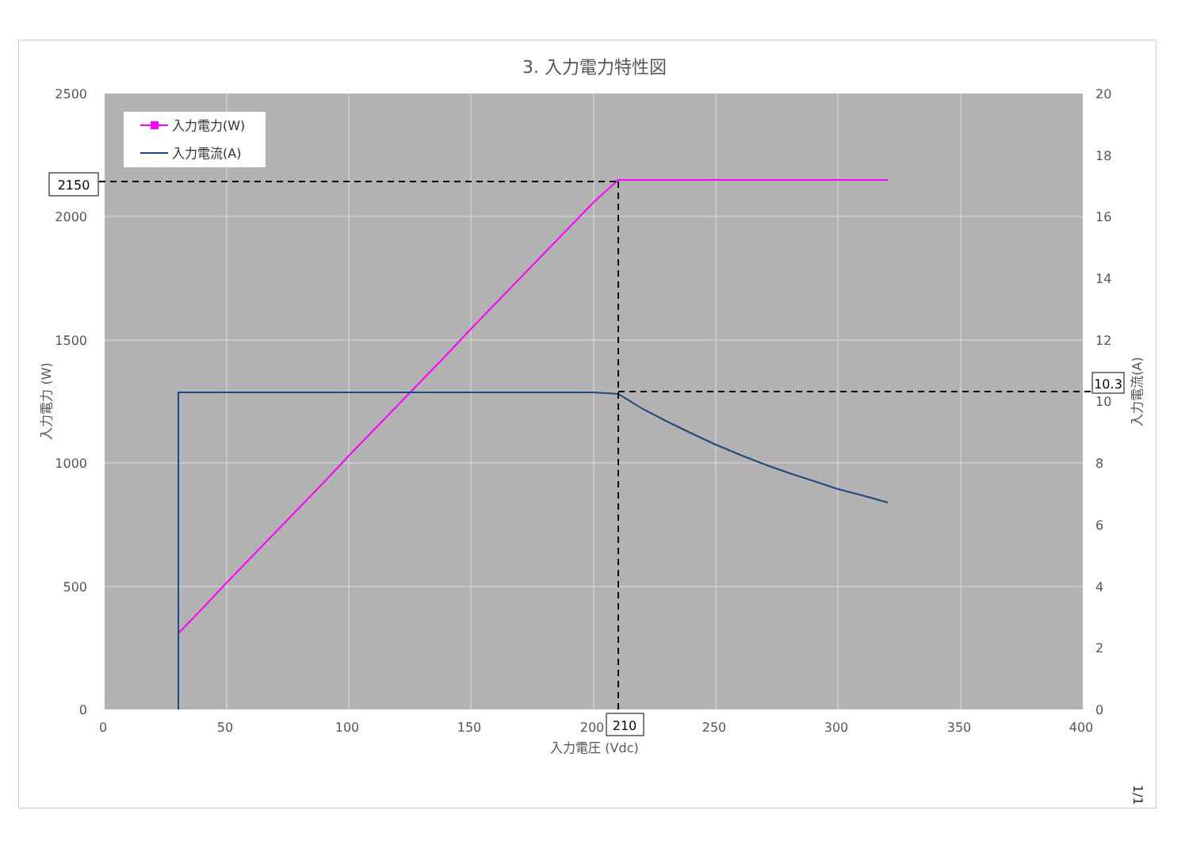3. 入力電力特性図
入力電力(W)
入力電流(A)
2500
2000
1500
1000
500
0
20
18
16
14
12
10
8
6
4
2
0
0
50
100
150
200
250
300
350
400
入力電圧 (Vdc)
入力電力 (W)
入力電流(A)
2150
210
10.3
1/1